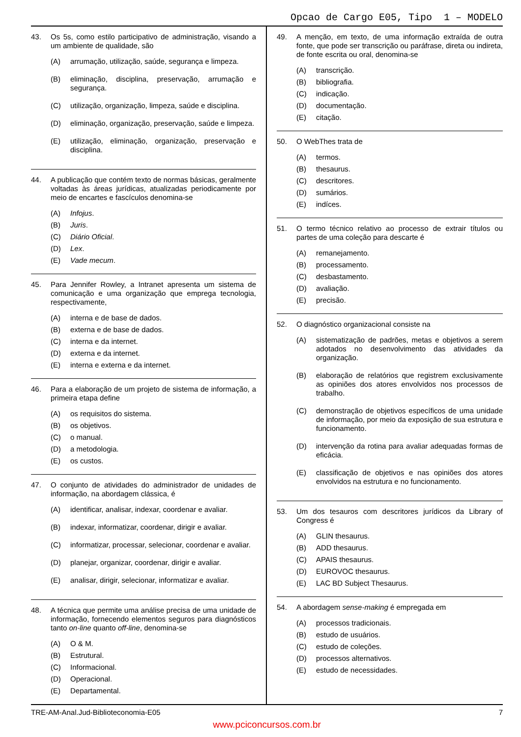Opcao de Cargo E05, Tipo 1 – MODELO
43. Os 5s, como estilo participativo de administração, visando a um ambiente de qualidade, são
(A) arrumação, utilização, saúde, segurança e limpeza.
(B) eliminação, disciplina, preservação, arrumação e segurança.
(C) utilização, organização, limpeza, saúde e disciplina.
(D) eliminação, organização, preservação, saúde e limpeza.
(E) utilização, eliminação, organização, preservação e disciplina.
44. A publicação que contém texto de normas básicas, geral­mente voltadas às áreas jurídicas, atualizadas periodi­camente por meio de encartes e fascículos denomina-se
(A) Infojus.
(B) Juris.
(C) Diário Oficial.
(D) Lex.
(E) Vade mecum.
45. Para Jennifer Rowley, a Intranet apresenta um sistema de comunicação e uma organização que emprega tecnologia, respectivamente,
(A) interna e de base de dados.
(B) externa e de base de dados.
(C) interna e da internet.
(D) externa e da internet.
(E) interna e externa e da internet.
46. Para a elaboração de um projeto de sistema de informação, a primeira etapa define
(A) os requisitos do sistema.
(B) os objetivos.
(C) o manual.
(D) a metodologia.
(E) os custos.
47. O conjunto de atividades do administrador de unidades de informação, na abordagem clássica, é
(A) identificar, analisar, indexar, coordenar e avaliar.
(B) indexar, informatizar, coordenar, dirigir e avaliar.
(C) informatizar, processar, selecionar, coordenar e avaliar.
(D) planejar, organizar, coordenar, dirigir e avaliar.
(E) analisar, dirigir, selecionar, informatizar e avaliar.
48. A técnica que permite uma análise precisa de uma unidade de informação, fornecendo elementos seguros para diagnósticos tanto on-line quanto off-line, denomi­na-se
(A) O & M.
(B) Estrutural.
(C) Informacional.
(D) Operacional.
(E) Departamental.
49. A menção, em texto, de uma informação extraída de outra fonte, que pode ser transcrição ou paráfrase, direta ou indireta, de fonte escrita ou oral, denomina-se
(A) transcrição.
(B) bibliografia.
(C) indicação.
(D) documentação.
(E) citação.
50. O WebThes trata de
(A) termos.
(B) thesaurus.
(C) descritores.
(D) sumários.
(E) indíces.
51. O termo técnico relativo ao processo de extrair títulos ou partes de uma coleção para descarte é
(A) remanejamento.
(B) processamento.
(C) desbastamento.
(D) avaliação.
(E) precisão.
52. O diagnóstico organizacional consiste na
(A) sistematização de padrões, metas e objetivos a serem adotados no desenvolvimento das atividades da organização.
(B) elaboração de relatórios que registrem exclusi­vamente as opiniões dos atores envolvidos nos processos de trabalho.
(C) demonstração de objetivos específicos de uma unidade de informação, por meio da exposição de sua estrutura e funcionamento.
(D) intervenção da rotina para avaliar adequadas formas de eficácia.
(E) classificação de objetivos e nas opiniões dos atores envolvidos na estrutura e no funcionamento.
53. Um dos tesauros com descritores jurídicos da Library of Congress é
(A) GLIN thesaurus.
(B) ADD thesaurus.
(C) APAIS thesaurus.
(D) EUROVOC thesaurus.
(E) LAC BD Subject Thesaurus.
54. A abordagem sense-making é empregada em
(A) processos tradicionais.
(B) estudo de usuários.
(C) estudo de coleções.
(D) processos alternativos.
(E) estudo de necessidades.
TRE-AM-Anal.Jud-Biblioteconomia-E05 7
www.pciconcursos.com.br